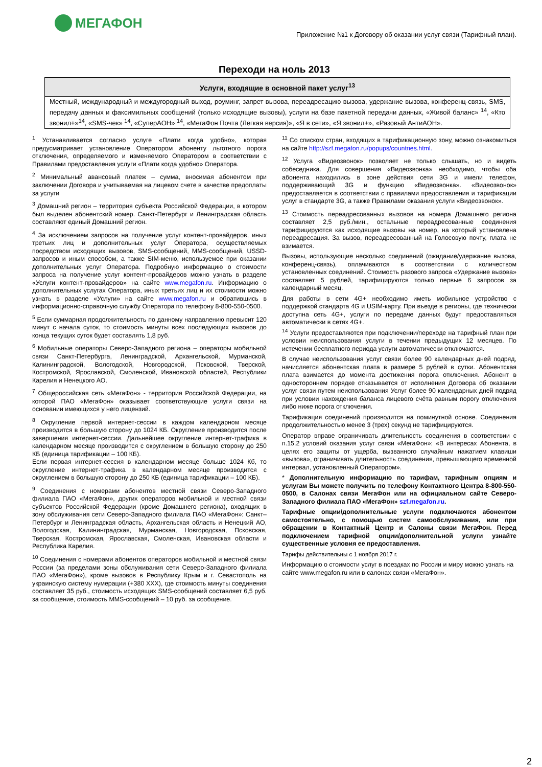МЕГАФОН
Приложение №1 к Договору об оказании услуг связи (Тарифный план).
Переходи на ноль 2013
| Услуги, входящие в основной пакет услуг<sup>13</sup> |
| --- |
| Местный, международный и междугородный выход, роуминг, запрет вызова, переадресацию вызова, удержание вызова, конференц-связь, SMS, передачу данных и факсимильных сообщений (только исходящие вызовы), услуги на базе пакетной передачи данных, «Живой баланс» <sup>14</sup>, «Кто звонил+»<sup>14</sup>, «SMS-чек» <sup>14</sup>, «СуперАОН» <sup>14</sup>, «МегаФон Почта (Легкая версия)», «Я в сети», «Я звонил+», «Разовый АнтиАОН». |
<sup>1</sup> Устанавливается согласно услуге «Плати когда удобно», которая предусматривает установление Оператором абоненту льготного порога отключения, определяемого и изменяемого Оператором в соответствии с Правилами предоставления услуги «Плати когда удобно» Оператора.
<sup>2</sup> Минимальный авансовый платеж – сумма, вносимая абонентом при заключении Договора и учитываемая на лицевом счете в качестве предоплаты за услуги
<sup>3</sup> Домашний регион – территория субъекта Российской Федерации, в котором был выделен абонентский номер. Санкт-Петербург и Ленинградская область составляют единый Домашний регион.
<sup>4</sup> За исключением запросов на получение услуг контент-провайдеров, иных третьих лиц и дополнительных услуг Оператора, осуществляемых посредством исходящих вызовов, SMS-сообщений, MMS-сообщений, USSD-запросов и иным способом, а также SIM-меню, используемое при оказании дополнительных услуг Оператора. Подробную информацию о стоимости запроса на получение услуг контент-провайдеров можно узнать в разделе «Услуги контент-провайдеров» на сайте www.megafon.ru. Информацию о дополнительных услугах Оператора, иных третьих лиц и их стоимости можно узнать в разделе «Услуги» на сайте www.megafon.ru и обратившись в информационно-справочную службу Оператора по телефону 8-800-550-0500.
<sup>5</sup> Если суммарная продолжительность по данному направлению превысит 120 минут с начала суток, то стоимость минуты всех последующих вызовов до конца текущих суток будет составлять 1,8 руб.
<sup>6</sup> Мобильные операторы Северо-Западного региона – операторы мобильной связи Санкт-Петербурга, Ленинградской, Архангельской, Мурманской, Калининградской, Вологодской, Новгородской, Псковской, Тверской, Костромской, Ярославской, Смоленской, Ивановской областей, Республики Карелия и Ненецкого АО.
<sup>7</sup> Общероссийская сеть «МегаФон» - территория Российской Федерации, на которой ПАО «МегаФон» оказывает соответствующие услуги связи на основании имеющихся у него лицензий.
<sup>8</sup> Округление первой интернет-сессии в каждом календарном месяце производится в большую сторону до 1024 КБ. Округление производится после завершения интернет-сессии. Дальнейшее округление интернет-трафика в календарном месяце производится с округлением в большую сторону до 250 КБ (единица тарификации – 100 КБ).
Если первая интернет-сессия в календарном месяце больше 1024 Кб, то округление интернет-трафика в календарном месяце производится с округлением в большую сторону до 250 КБ (единица тарификации – 100 КБ).
<sup>9</sup> Соединения с номерами абонентов местной связи Северо-Западного филиала ПАО «МегаФон», других операторов мобильной и местной связи субъектов Российской Федерации (кроме Домашнего региона), входящих в зону обслуживания сети Северо-Западного филиала ПАО «МегаФон»: Санкт–Петербург и Ленинградская область, Архангельская область и Ненецкий АО, Вологодская, Калининградская, Мурманская, Новгородская, Псковская, Тверская, Костромская, Ярославская, Смоленская, Ивановская области и Республика Карелия.
<sup>10</sup> Соединения с номерами абонентов операторов мобильной и местной связи России (за пределами зоны обслуживания сети Северо-Западного филиала ПАО «МегаФон»), кроме вызовов в Республику Крым и г. Севастополь на украинскую систему нумерации (+380 XXX), где стоимость минуты соединения составляет 35 руб., стоимость исходящих SMS-сообщений составляет 6,5 руб. за сообщение, стоимость MMS-сообщений – 10 руб. за сообщение.
<sup>11</sup> Со списком стран, входящих в тарификационную зону, можно ознакомиться на сайте http://szf.megafon.ru/popups/countries.html.
<sup>12</sup> Услуга «Видеозвонок» позволяет не только слышать, но и видеть собеседника. Для совершения «Видеозвонка» необходимо, чтобы оба абонента находились в зоне действия сети 3G и имели телефон, поддерживающий 3G и функцию «Видеозвонка». «Видеозвонок» предоставляется в соответствии с правилами предоставления и тарификации услуг в стандарте 3G, а также Правилами оказания услуги «Видеозвонок».
<sup>13</sup> Стоимость переадресованных вызовов на номера Домашнего региона составляет 2,5 руб./мин., остальные переадресованные соединения тарифицируются как исходящие вызовы на номер, на который установлена переадресация. За вызов, переадресованный на Голосовую почту, плата не взимается.
Вызовы, использующие несколько соединений (ожидание/удержание вызова, конференц-связь), оплачиваются в соответствии с количеством установленных соединений. Стоимость разового запроса «Удержание вызова» составляет 5 рублей, тарифицируются только первые 6 запросов за календарный месяц.
Для работы в сети 4G+ необходимо иметь мобильное устройство с поддержкой стандарта 4G и USIM-карту. При въезде в регионы, где технически доступна сеть 4G+, услуги по передаче данных будут предоставляться автоматически в сетях 4G+.
<sup>14</sup> Услуги предоставляются при подключении/переходе на тарифный план при условии неиспользования услуги в течении предыдущих 12 месяцев. По истечении бесплатного периода услуги автоматически отключаются.
В случае неиспользования услуг связи более 90 календарных дней подряд, начисляется абонентская плата в размере 5 рублей в сутки. Абонентская плата взимается до момента достижения порога отключения. Абонент в одностороннем порядке отказывается от исполнения Договора об оказании услуг связи путем неиспользования Услуг более 90 календарных дней подряд при условии нахождения баланса лицевого счёта равным порогу отключения либо ниже порога отключения.
Тарификация соединений производится на поминутной основе. Соединения продолжительностью менее 3 (трех) секунд не тарифицируются.
Оператор вправе ограничивать длительность соединения в соответствии с п.15.2 условий оказания услуг связи «МегаФон»: «В интересах Абонента, в целях его защиты от ущерба, вызванного случайным нажатием клавиши «вызова», ограничивать длительность соединения, превышающего временной интервал, установленный Оператором».
* Дополнительную информацию по тарифам, тарифным опциям и услугам Вы можете получить по телефону Контактного Центра 8-800-550-0500, в Салонах связи МегаФон или на официальном сайте Северо-Западного филиала ПАО «МегаФон» szf.megafon.ru.
Тарифные опции/дополнительные услуги подключаются абонентом самостоятельно, с помощью систем самообслуживания, или при обращении в Контактный Центр и Салоны связи МегаФон. Перед подключением тарифной опции/дополнительной услуги узнайте существенные условия ее предоставления.
Тарифы действительны с 1 ноября 2017 г.
Информацию о стоимости услуг в поездках по России и миру можно узнать на сайте www.megafon.ru или в салонах связи «МегаФон».
2